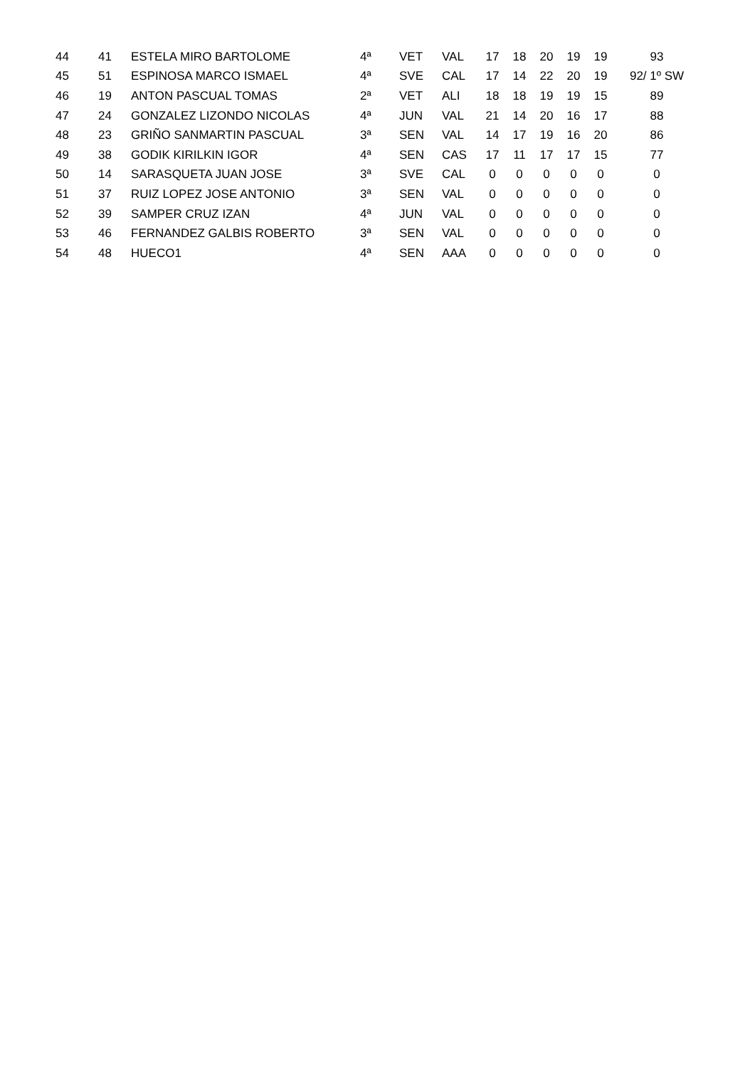| 44 | 41 | ESTELA MIRO BARTOLOME | 4ª | VET | VAL | 17 | 18 | 20 | 19 | 19 | 93 |
| 45 | 51 | ESPINOSA MARCO ISMAEL | 4ª | SVE | CAL | 17 | 14 | 22 | 20 | 19 | 92/ 1º SW |
| 46 | 19 | ANTON PASCUAL TOMAS | 2ª | VET | ALI | 18 | 18 | 19 | 19 | 15 | 89 |
| 47 | 24 | GONZALEZ LIZONDO NICOLAS | 4ª | JUN | VAL | 21 | 14 | 20 | 16 | 17 | 88 |
| 48 | 23 | GRIÑO SANMARTIN PASCUAL | 3ª | SEN | VAL | 14 | 17 | 19 | 16 | 20 | 86 |
| 49 | 38 | GODIK KIRILKIN IGOR | 4ª | SEN | CAS | 17 | 11 | 17 | 17 | 15 | 77 |
| 50 | 14 | SARASQUETA JUAN JOSE | 3ª | SVE | CAL | 0 | 0 | 0 | 0 | 0 | 0 |
| 51 | 37 | RUIZ LOPEZ JOSE ANTONIO | 3ª | SEN | VAL | 0 | 0 | 0 | 0 | 0 | 0 |
| 52 | 39 | SAMPER CRUZ IZAN | 4ª | JUN | VAL | 0 | 0 | 0 | 0 | 0 | 0 |
| 53 | 46 | FERNANDEZ GALBIS ROBERTO | 3ª | SEN | VAL | 0 | 0 | 0 | 0 | 0 | 0 |
| 54 | 48 | HUECO1 | 4ª | SEN | AAA | 0 | 0 | 0 | 0 | 0 | 0 |